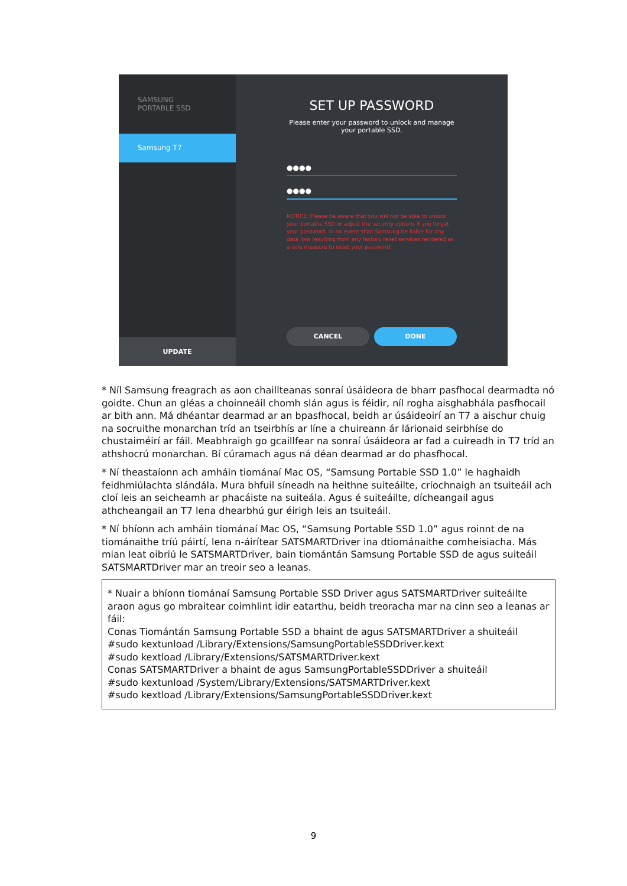SAMSUNG
PORTABLE SSD
Samsung T7
UPDATE
SET UP PASSWORD
Please enter your password to unlock and manage your portable SSD.
●●●●
●●●●
NOTICE: Please be aware that you will not be able to unlock your portable SSD or adjust the security options if you forget your password. In no event shall Samsung be liable for any data loss resulting from any factory reset services rendered as a sole measure to reset your password.
CANCEL DONE
* Níl Samsung freagrach as aon chaillteanas sonraí úsáideora de bharr pasfhocal dearmadta nó goidte. Chun an gléas a choinneáil chomh slán agus is féidir, níl rogha aisghabhála pasfhocail ar bith ann. Má dhéantar dearmad ar an bpasfhocal, beidh ar úsáideoirí an T7 a aischur chuig na socruithe monarchan tríd an tseirbhís ar líne a chuireann ár lárionaid seirbhíse do chustaiméirí ar fáil. Meabhraigh go gcaillfear na sonraí úsáideora ar fad a cuireadh in T7 tríd an athshocrú monarchan. Bí cúramach agus ná déan dearmad ar do phasfhocal.
* Ní theastaíonn ach amháin tiománaí Mac OS, “Samsung Portable SSD 1.0” le haghaidh feidhmiúlachta slándála. Mura bhfuil síneadh na heithne suiteáilte, críochnaigh an tsuiteáil ach cloí leis an seicheamh ar phacáiste na suiteála. Agus é suiteáilte, dícheangail agus athcheangail an T7 lena dhearbhú gur éirigh leis an tsuiteáil.
* Ní bhíonn ach amháin tiománaí Mac OS, “Samsung Portable SSD 1.0” agus roinnt de na tiománaithe tríú páirtí, lena n-áirítear SATSMARTDriver ina dtiománaithe comheisiacha. Más mian leat oibriú le SATSMARTDriver, bain tiomántán Samsung Portable SSD de agus suiteáil SATSMARTDriver mar an treoir seo a leanas.
* Nuair a bhíonn tiománaí Samsung Portable SSD Driver agus SATSMARTDriver suiteáilte araon agus go mbraitear coimhlint idir eatarthu, beidh treoracha mar na cinn seo a leanas ar fáil:
Conas Tiomántán Samsung Portable SSD a bhaint de agus SATSMARTDriver a shuiteáil
#sudo kextunload /Library/Extensions/SamsungPortableSSDDriver.kext
#sudo kextload /Library/Extensions/SATSMARTDriver.kext
Conas SATSMARTDriver a bhaint de agus SamsungPortableSSDDriver a shuiteáil
#sudo kextunload /System/Library/Extensions/SATSMARTDriver.kext
#sudo kextload /Library/Extensions/SamsungPortableSSDDriver.kext
9